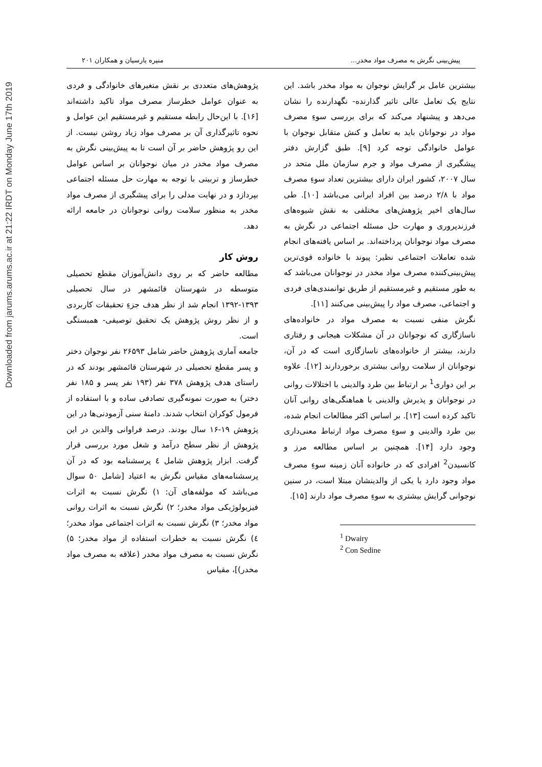Downloaded from jarums.arums.ac.ir at 21:22 IRDT on Monday June 17th 2019
پیش‌بینی نگرش به مصرف مواد مخدر... منیره پارسیان و همکاران ۲۰۱
بیشترین عامل بر گرایش نوجوان به مواد مخدر باشد. این نتایج یک تعامل عالی تاثیر گذارنده- نگهدارنده را نشان می‌دهد و پیشنهاد می‌کند که برای بررسی سوءِ مصرف مواد در نوجوانان باید به تعامل و کنش متقابل نوجوان با عوامل خانوادگی توجه کرد [۹]. طبق گزارش دفتر پیشگیری از مصرف مواد و جرم سازمان ملل متحد در سال ۲۰۰۷، کشور ایران دارای بیشترین تعداد سوءِ مصرف مواد با ۲/۸ درصد بین افراد ایرانی می‌باشد [۱۰]. طی سال‌های اخیر پژوهش‌های مختلفی به نقش شیوه‌های فرزندپروری و مهارت حل مسئله اجتماعی در نگرش به مصرف مواد نوجوانان پرداخته‌اند. بر اساس یافته‌های انجام شده تعاملات اجتماعی نظیر: پیوند با خانواده قوی‌ترین پیش‌بینی‌کننده مصرف مواد مخدر در نوجوانان می‌باشد که به طور مستقیم و غیرمستقیم از طریق توانمندی‌های فردی و اجتماعی، مصرف مواد را پیش‌بینی می‌کنند [۱۱].
نگرش منفی نسبت به مصرف مواد در خانواده‌های ناسازگاری که نوجوانان در آن مشکلات هیجانی و رفتاری دارند، بیشتر از خانواده‌های ناسازگاری است که در آن، نوجوانان از سلامت روانی بیشتری برخوردارند [۱۲]. علاوه بر این دواری<sup>1</sup> بر ارتباط بین طرد والدینی با اختلالات روانی در نوجوانان و پذیرش والدینی با هماهنگی‌های روانی آنان تاکید کرده است [۱۳]. بر اساس اکثر مطالعات انجام شده، بین طرد والدینی و سوءِ مصرف مواد ارتباط معنی‌داری وجود دارد [۱۴]. همچنین بر اساس مطالعه مرز و کانسیدن<sup>2</sup> افرادی که در خانواده آنان زمینه سوءِ مصرف مواد وجود دارد یا یکی از والدینشان مبتلا است، در سنین نوجوانی گرایش بیشتری به سوءِ مصرف مواد دارند [۱۵].
<sup>1</sup> Dwairy
<sup>2</sup> Con Sedine
پژوهش‌های متعددی بر نقش متغیرهای خانوادگی و فردی به عنوان عوامل خطرساز مصرف مواد تاکید داشته‌اند [۱۶]. با این‌حال رابطه مستقیم و غیرمستقیم این عوامل و نحوه تاثیرگذاری آن بر مصرف مواد زیاد روشن نیست. از این رو پژوهش حاضر بر آن است تا به پیش‌بینی نگرش به مصرف مواد مخدر در میان نوجوانان بر اساس عوامل خطرساز و تربیتی با توجه به مهارت حل مسئله اجتماعی بپردازد و در نهایت مدلی را برای پیشگیری از مصرف مواد مخدر به منظور سلامت روانی نوجوانان در جامعه ارائه دهد.
روش کار
مطالعه حاضر که بر روی دانش‌آموزان مقطع تحصیلی متوسطه در شهرستان قائمشهر در سال تحصیلی ۱۳۹۳-۱۳۹۲ انجام شد از نظر هدف جزءِ تحقیقات کاربردی و از نظر روش پژوهش یک تحقیق توصیفی- همبستگی است.
جامعه آماری پژوهش حاضر شامل ۲۶۵۹۳ نفر نوجوان دختر و پسر مقطع تحصیلی در شهرستان قائمشهر بودند که در راستای هدف پژوهش ۳۷۸ نفر (۱۹۳ نفر پسر و ۱۸۵ نفر دختر) به صورت نمونه‌گیری تصادفی ساده و با استفاده از فرمول کوکران انتخاب شدند. دامنهٔ سنی آزمودنی‌ها در این پژوهش ۱۹-۱۶ سال بودند. درصد فراوانی والدین در این پژوهش از نظر سطح درآمد و شغل مورد بررسی قرار گرفت. ابزار پژوهش شامل ٤ پرسشنامه بود که در آن پرسشنامه‌های مقیاس نگرش به اعتیاد [شامل ۵۰ سوال می‌باشد که مولفه‌های آن: ۱) نگرش نسبت به اثرات فیزیولوژیکی مواد مخدر؛ ۲) نگرش نسبت به اثرات روانی مواد مخدر؛ ۳) نگرش نسبت به اثرات اجتماعی مواد مخدر؛ ٤) نگرش نسبت به خطرات استفاده از مواد مخدر؛ ۵) نگرش نسبت به مصرف مواد مخدر (علاقه به مصرف مواد مخدر)]، مقیاس